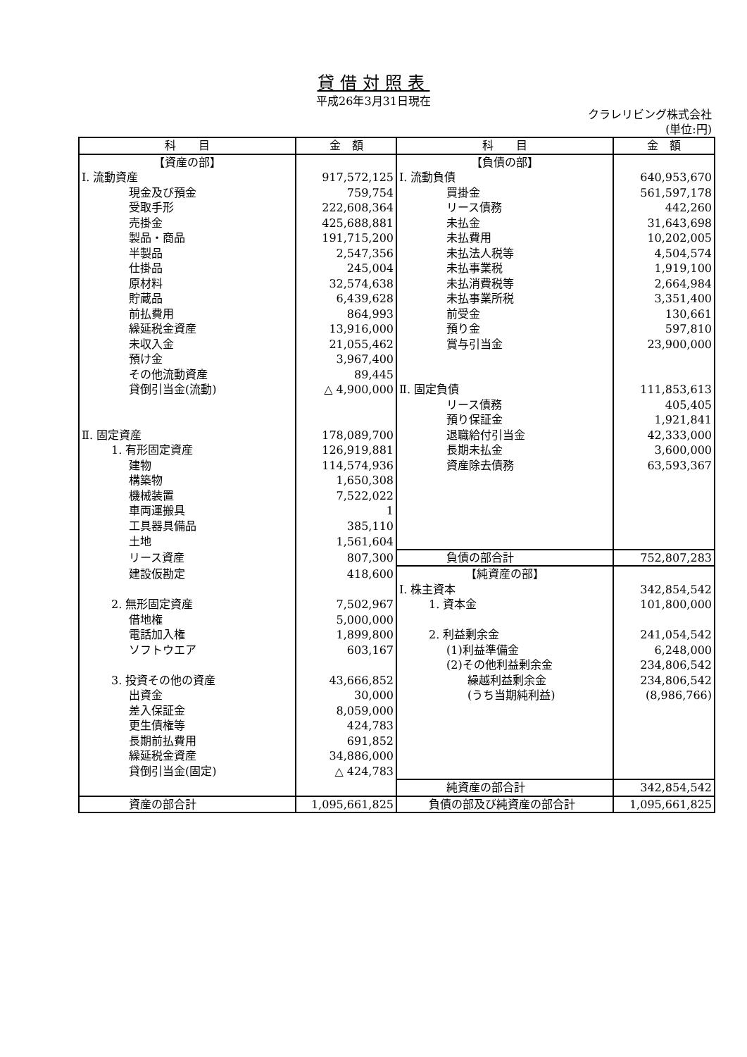貸借対照表
平成26年3月31日現在
クラレリビング株式会社
(単位:円)
| 科 目 | 金 額 | 科 目 | 金 額 |
| --- | --- | --- | --- |
| 【資産の部】 | | 【負債の部】 | |
| Ⅰ. 流動資産 | 917,572,125 | Ⅰ. 流動負債 | 640,953,670 |
| 現金及び預金 | 759,754 | 買掛金 | 561,597,178 |
| 受取手形 | 222,608,364 | リース債務 | 442,260 |
| 売掛金 | 425,688,881 | 未払金 | 31,643,698 |
| 製品・商品 | 191,715,200 | 未払費用 | 10,202,005 |
| 半製品 | 2,547,356 | 未払法人税等 | 4,504,574 |
| 仕掛品 | 245,004 | 未払事業税 | 1,919,100 |
| 原材料 | 32,574,638 | 未払消費税等 | 2,664,984 |
| 貯蔵品 | 6,439,628 | 未払事業所税 | 3,351,400 |
| 前払費用 | 864,993 | 前受金 | 130,661 |
| 繰延税金資産 | 13,916,000 | 預り金 | 597,810 |
| 未収入金 | 21,055,462 | 賞与引当金 | 23,900,000 |
| 預け金 | 3,967,400 | | |
| その他流動資産 | 89,445 | | |
| 貸倒引当金(流動) | △ 4,900,000 | Ⅱ. 固定負債 | 111,853,613 |
| | | リース債務 | 405,405 |
| | | 預り保証金 | 1,921,841 |
| Ⅱ. 固定資産 | 178,089,700 | 退職給付引当金 | 42,333,000 |
| 1. 有形固定資産 | 126,919,881 | 長期未払金 | 3,600,000 |
| 建物 | 114,574,936 | 資産除去債務 | 63,593,367 |
| 構築物 | 1,650,308 | | |
| 機械装置 | 7,522,022 | | |
| 車両運搬具 | 1 | | |
| 工具器具備品 | 385,110 | | |
| 土地 | 1,561,604 | | |
| リース資産 | 807,300 | 負債の部合計 | 752,807,283 |
| 建設仮勘定 | 418,600 | 【純資産の部】 | |
| | | Ⅰ. 株主資本 | 342,854,542 |
| 2. 無形固定資産 | 7,502,967 | 1. 資本金 | 101,800,000 |
| 借地権 | 5,000,000 | | |
| 電話加入権 | 1,899,800 | 2. 利益剰余金 | 241,054,542 |
| ソフトウエア | 603,167 | (1)利益準備金 | 6,248,000 |
| | | (2)その他利益剰余金 | 234,806,542 |
| 3. 投資その他の資産 | 43,666,852 | 繰越利益剰余金 | 234,806,542 |
| 出資金 | 30,000 | (うち当期純利益) | (8,986,766) |
| 差入保証金 | 8,059,000 | | |
| 更生債権等 | 424,783 | | |
| 長期前払費用 | 691,852 | | |
| 繰延税金資産 | 34,886,000 | | |
| 貸倒引当金(固定) | △ 424,783 | | |
| | | 純資産の部合計 | 342,854,542 |
| 資産の部合計 | 1,095,661,825 | 負債の部及び純資産の部合計 | 1,095,661,825 |